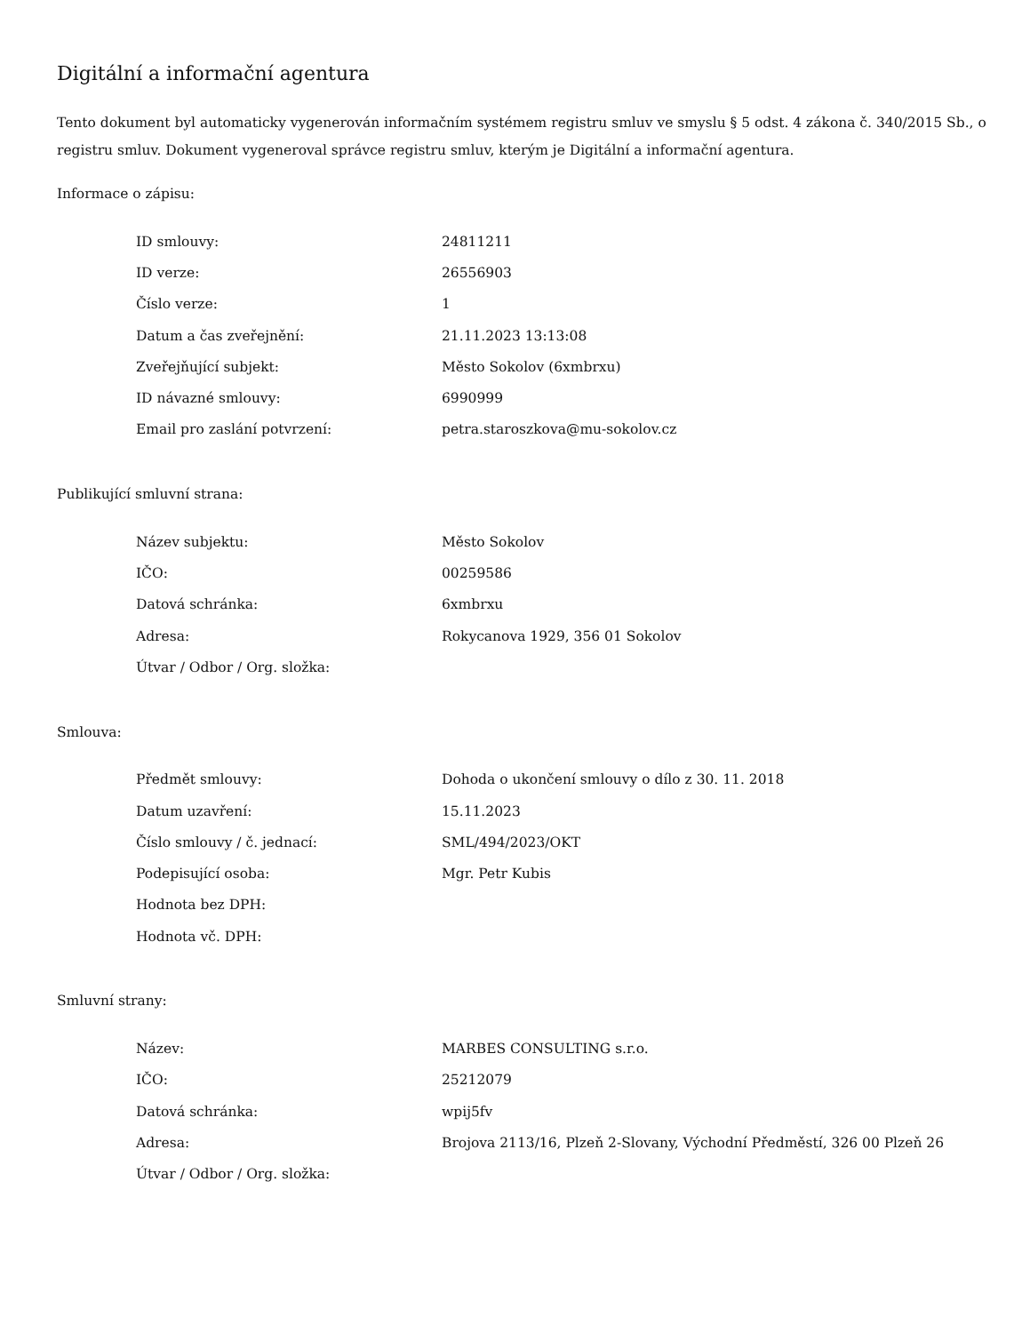Digitální a informační agentura
Tento dokument byl automaticky vygenerován informačním systémem registru smluv ve smyslu § 5 odst. 4 zákona č. 340/2015 Sb., o registru smluv. Dokument vygeneroval správce registru smluv, kterým je Digitální a informační agentura.
Informace o zápisu:
| ID smlouvy: | 24811211 |
| ID verze: | 26556903 |
| Číslo verze: | 1 |
| Datum a čas zveřejnění: | 21.11.2023 13:13:08 |
| Zveřejňující subjekt: | Město Sokolov (6xmbrxu) |
| ID návazné smlouvy: | 6990999 |
| Email pro zaslání potvrzení: | petra.staroszkova@mu-sokolov.cz |
Publikující smluvní strana:
| Název subjektu: | Město Sokolov |
| IČO: | 00259586 |
| Datová schránka: | 6xmbrxu |
| Adresa: | Rokycanova 1929, 356 01 Sokolov |
| Útvar / Odbor / Org. složka: | |
Smlouva:
| Předmět smlouvy: | Dohoda o ukončení smlouvy o dílo z 30. 11. 2018 |
| Datum uzavření: | 15.11.2023 |
| Číslo smlouvy / č. jednací: | SML/494/2023/OKT |
| Podepisující osoba: | Mgr. Petr Kubis |
| Hodnota bez DPH: | |
| Hodnota vč. DPH: | |
Smluvní strany:
| Název: | MARBES CONSULTING s.r.o. |
| IČO: | 25212079 |
| Datová schránka: | wpij5fv |
| Adresa: | Brojova 2113/16, Plzeň 2-Slovany, Východní Předměstí, 326 00 Plzeň 26 |
| Útvar / Odbor / Org. složka: | |